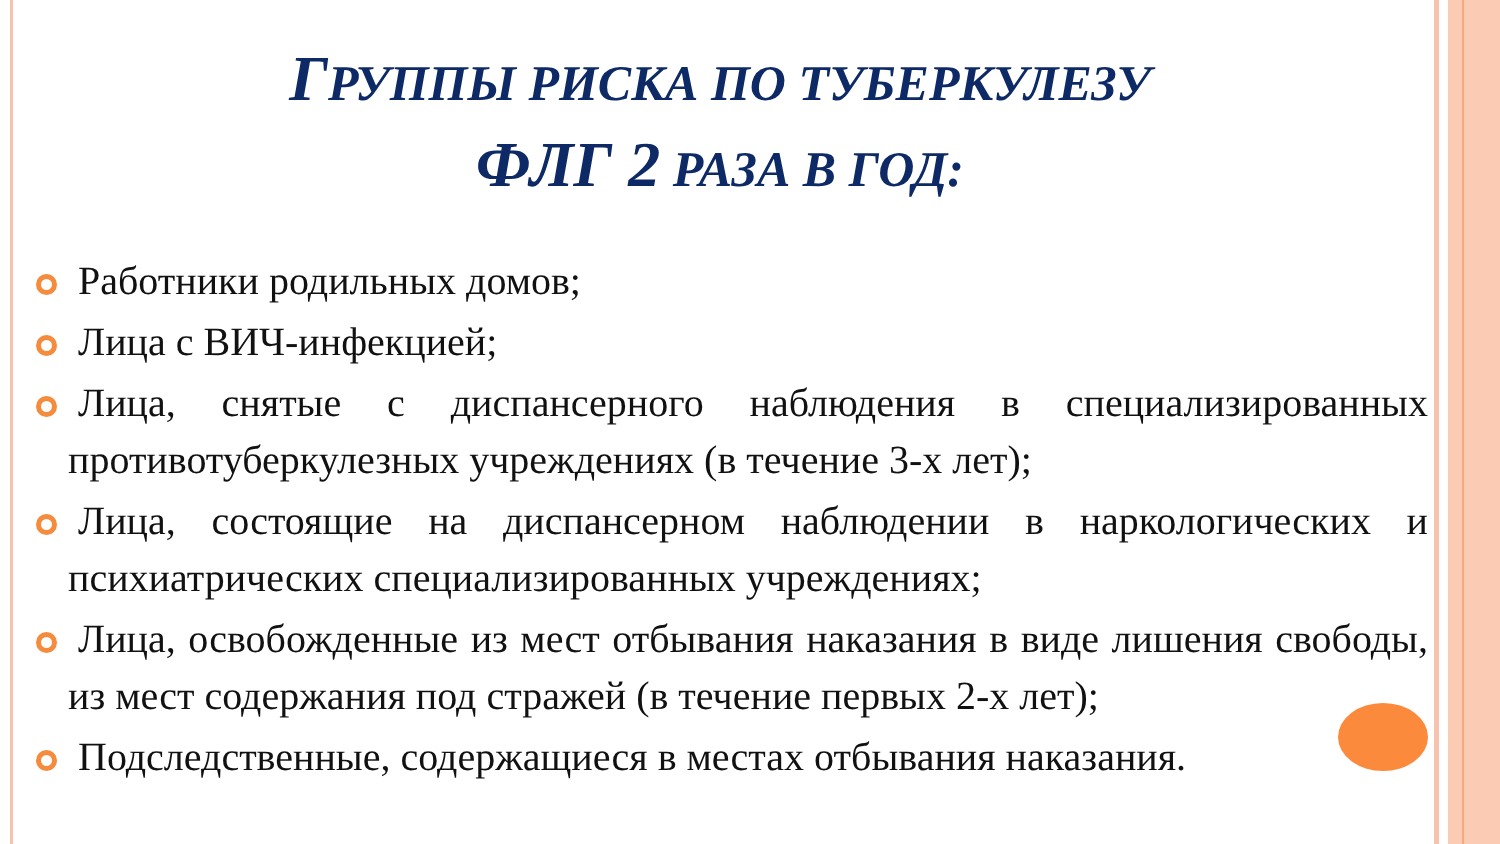ГРУППЫ РИСКА ПО ТУБЕРКУЛЕЗУ
ФЛГ 2 РАЗА В ГОД:
Работники родильных домов;
Лица с ВИЧ-инфекцией;
Лица, снятые с диспансерного наблюдения в специализированных противотуберкулезных учреждениях (в течение 3-х лет);
Лица, состоящие на диспансерном наблюдении в наркологических и психиатрических специализированных учреждениях;
Лица, освобожденные из мест отбывания наказания в виде лишения свободы, из мест содержания под стражей (в течение первых 2-х лет);
Подследственные, содержащиеся в местах отбывания наказания.